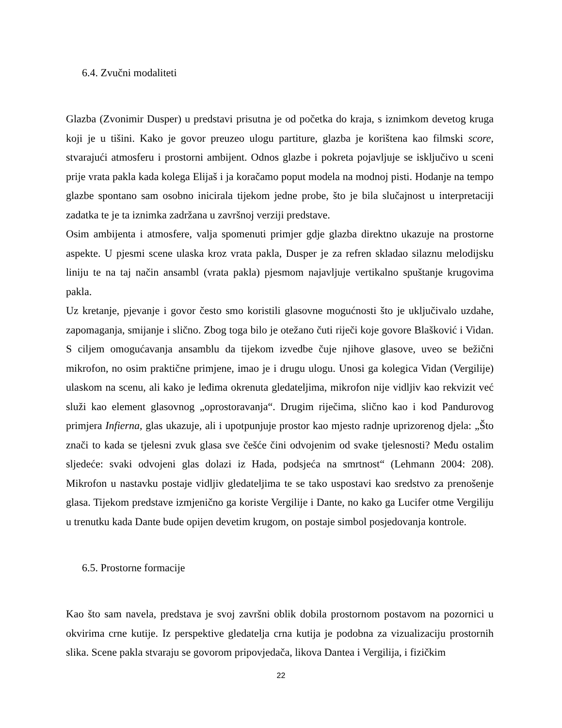6.4. Zvučni modaliteti
Glazba (Zvonimir Dusper) u predstavi prisutna je od početka do kraja, s iznimkom devetog kruga koji je u tišini. Kako je govor preuzeo ulogu partiture, glazba je korištena kao filmski score, stvarajući atmosferu i prostorni ambijent. Odnos glazbe i pokreta pojavljuje se isključivo u sceni prije vrata pakla kada kolega Elijaš i ja koračamo poput modela na modnoj pisti. Hodanje na tempo glazbe spontano sam osobno inicirala tijekom jedne probe, što je bila slučajnost u interpretaciji zadatka te je ta iznimka zadržana u završnoj verziji predstave.
Osim ambijenta i atmosfere, valja spomenuti primjer gdje glazba direktno ukazuje na prostorne aspekte. U pjesmi scene ulaska kroz vrata pakla, Dusper je za refren skladao silaznu melodijsku liniju te na taj način ansambl (vrata pakla) pjesmom najavljuje vertikalno spuštanje krugovima pakla.
Uz kretanje, pjevanje i govor često smo koristili glasovne mogućnosti što je uključivalo uzdahe, zapomaganja, smijanje i slično. Zbog toga bilo je otežano čuti riječi koje govore Blašković i Vidan. S ciljem omogućavanja ansamblu da tijekom izvedbe čuje njihove glasove, uveo se bežični mikrofon, no osim praktične primjene, imao je i drugu ulogu. Unosi ga kolegica Vidan (Vergilije) ulaskom na scenu, ali kako je leđima okrenuta gledateljima, mikrofon nije vidljiv kao rekvizit već služi kao element glasovnog „oprostoravanja“. Drugim riječima, slično kao i kod Pandurovog primjera Infierna, glas ukazuje, ali i upotpunjuje prostor kao mjesto radnje uprizorenog djela: „Što znači to kada se tjelesni zvuk glasa sve češće čini odvojenim od svake tjelesnosti? Među ostalim sljedeće: svaki odvojeni glas dolazi iz Hada, podsjeća na smrtnost“ (Lehmann 2004: 208). Mikrofon u nastavku postaje vidljiv gledateljima te se tako uspostavi kao sredstvo za prenošenje glasa. Tijekom predstave izmjenično ga koriste Vergilije i Dante, no kako ga Lucifer otme Vergiliju u trenutku kada Dante bude opijen devetim krugom, on postaje simbol posjedovanja kontrole.
6.5. Prostorne formacije
Kao što sam navela, predstava je svoj završni oblik dobila prostornom postavom na pozornici u okvirima crne kutije. Iz perspektive gledatelja crna kutija je podobna za vizualizaciju prostornih slika. Scene pakla stvaraju se govorom pripovjedača, likova Dantea i Vergilija, i fizičkim
22